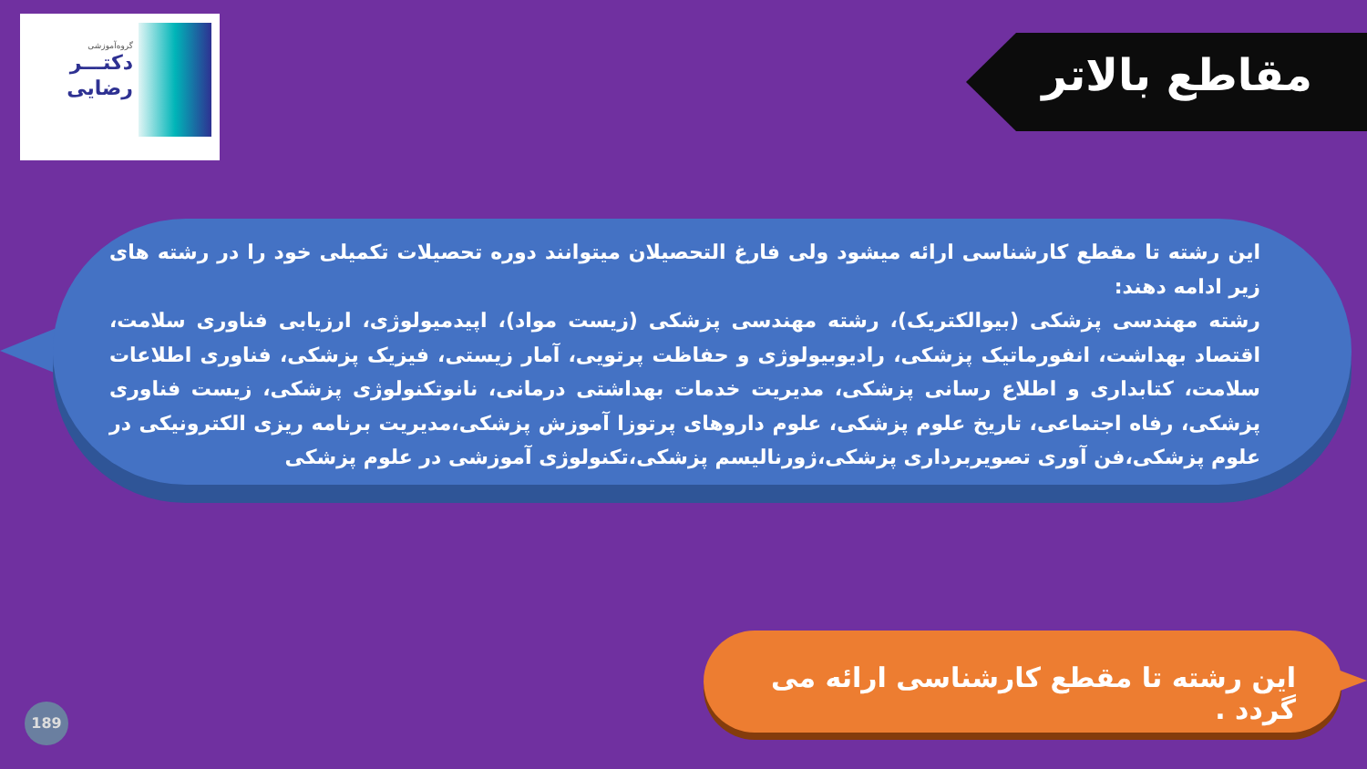گروه‌آموزشی
دکتـــر
رضایی
مقاطع بالاتر
این رشته تا مقطع کارشناسی ارائه میشود ولی فارغ التحصیلان میتوانند دوره تحصیلات تکمیلی خود را در رشته های زیر ادامه دهند:
رشته مهندسی پزشکی (بیوالکتریک)، رشته مهندسی پزشکی (زیست مواد)، اپیدمیولوژی، ارزیابی فناوری سلامت، اقتصاد بهداشت، انفورماتیک پزشکی، رادیوبیولوژی و حفاظت پرتویی، آمار زیستی، فیزیک پزشکی، فناوری اطلاعات سلامت، کتابداری و اطلاع رسانی پزشکی، مدیریت خدمات بهداشتی درمانی، نانوتکنولوژی پزشکی، زیست فناوری پزشکی، رفاه اجتماعی، تاریخ علوم پزشکی، علوم داروهای پرتوزا آموزش پزشکی،مدیریت برنامه ریزی الکترونیکی در علوم پزشکی،فن آوری تصویربرداری پزشکی،ژورنالیسم پزشکی،تکنولوژی آموزشی در علوم پزشکی
این رشته تا مقطع کارشناسی ارائه می گردد .
189